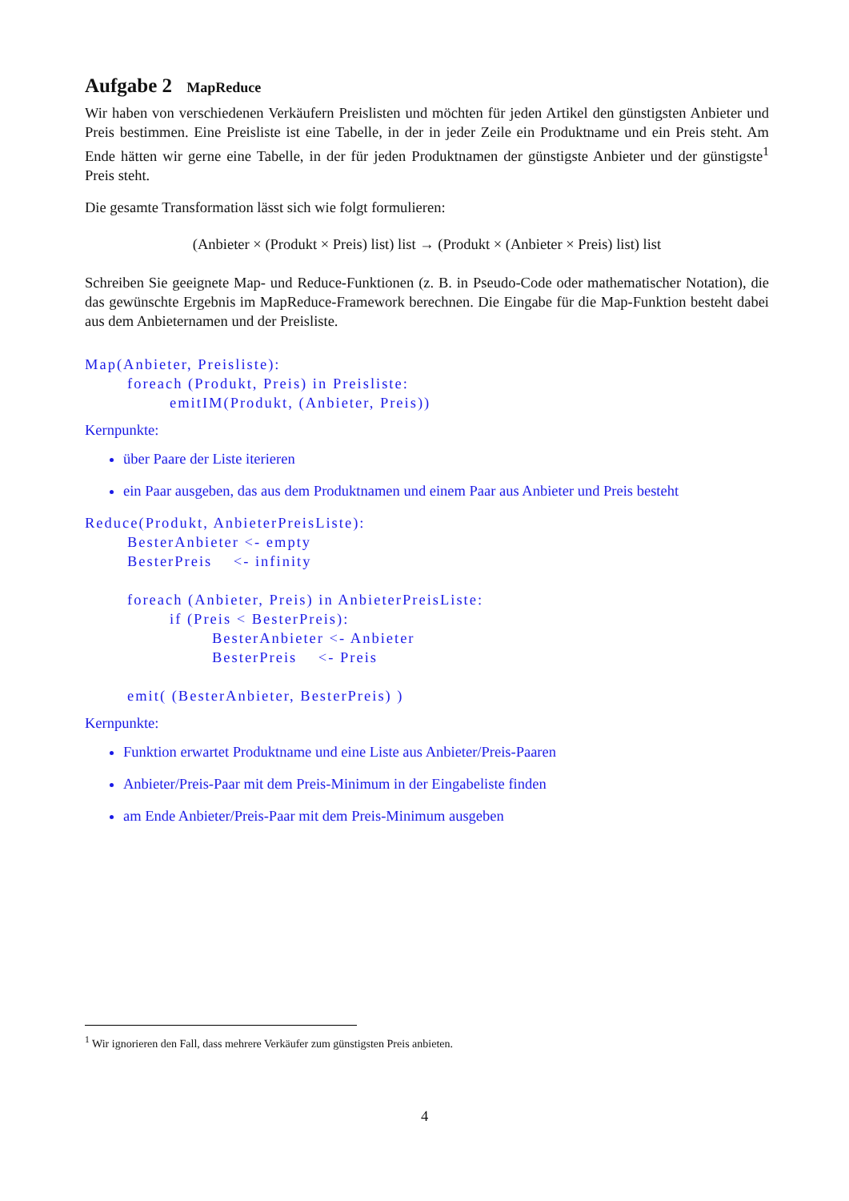Aufgabe 2 MapReduce
Wir haben von verschiedenen Verkäufern Preislisten und möchten für jeden Artikel den günstigsten Anbieter und Preis bestimmen. Eine Preisliste ist eine Tabelle, in der in jeder Zeile ein Produktname und ein Preis steht. Am Ende hätten wir gerne eine Tabelle, in der für jeden Produktnamen der günstigste Anbieter und der günstigste<sup>1</sup> Preis steht.
Die gesamte Transformation lässt sich wie folgt formulieren:
(Anbieter × (Produkt × Preis) list) list → (Produkt × (Anbieter × Preis) list) list
Schreiben Sie geeignete Map- und Reduce-Funktionen (z. B. in Pseudo-Code oder mathematischer Notation), die das gewünschte Ergebnis im MapReduce-Framework berechnen. Die Eingabe für die Map-Funktion besteht dabei aus dem Anbieternamen und der Preisliste.
Map(Anbieter, Preisliste):
        foreach (Produkt, Preis) in Preisliste:
                emitIM(Produkt, (Anbieter, Preis))
Kernpunkte:
über Paare der Liste iterieren
ein Paar ausgeben, das aus dem Produktnamen und einem Paar aus Anbieter und Preis besteht
Reduce(Produkt, AnbieterPreisListe):
        BesterAnbieter <- empty
        BesterPreis    <- infinity

        foreach (Anbieter, Preis) in AnbieterPreisListe:
                if (Preis < BesterPreis):
                        BesterAnbieter <- Anbieter
                        BesterPreis    <- Preis

        emit( (BesterAnbieter, BesterPreis) )
Kernpunkte:
Funktion erwartet Produktname und eine Liste aus Anbieter/Preis-Paaren
Anbieter/Preis-Paar mit dem Preis-Minimum in der Eingabeliste finden
am Ende Anbieter/Preis-Paar mit dem Preis-Minimum ausgeben
<sup>1</sup> Wir ignorieren den Fall, dass mehrere Verkäufer zum günstigsten Preis anbieten.
4